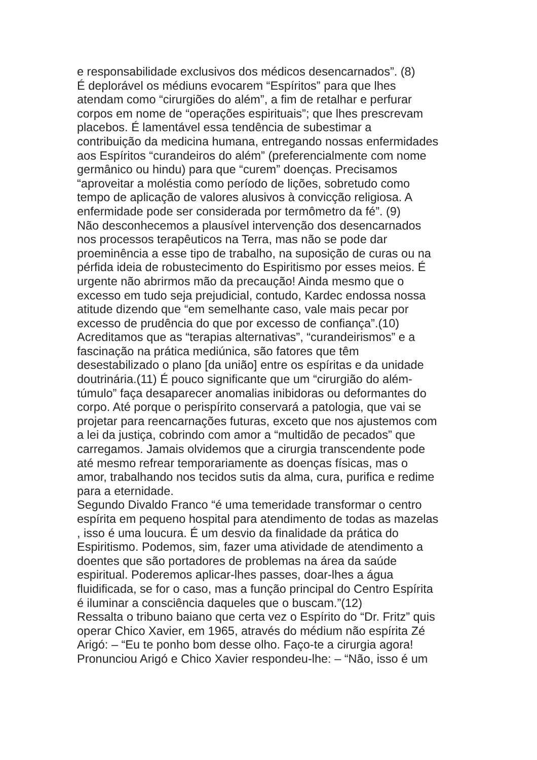e responsabilidade exclusivos dos médicos desencarnados”. (8)
É deplorável os médiuns evocarem “Espíritos” para que lhes
atendam como “cirurgiões do além”, a fim de retalhar e perfurar
corpos em nome de “operações espirituais”; que lhes prescrevam
placebos. É lamentável essa tendência de subestimar a
contribuição da medicina humana, entregando nossas enfermidades
aos Espíritos “curandeiros do além” (preferencialmente com nome
germânico ou hindu) para que “curem” doenças. Precisamos
“aproveitar a moléstia como período de lições, sobretudo como
tempo de aplicação de valores alusivos à convicção religiosa. A
enfermidade pode ser considerada por termômetro da fé”. (9)
Não desconhecemos a plausível intervenção dos desencarnados
nos processos terapêuticos na Terra, mas não se pode dar
proeminência a esse tipo de trabalho, na suposição de curas ou na
pérfida ideia de robustecimento do Espiritismo por esses meios. É
urgente não abrirmos mão da precaução! Ainda mesmo que o
excesso em tudo seja prejudicial, contudo, Kardec endossa nossa
atitude dizendo que “em semelhante caso, vale mais pecar por
excesso de prudência do que por excesso de confiança”.(10)
Acreditamos que as “terapias alternativas”, “curandeirismos” e a
fascinação na prática mediúnica, são fatores que têm
desestabilizado o plano [da união] entre os espíritas e da unidade
doutrinária.(11) É pouco significante que um “cirurgião do além-
túmulo” faça desaparecer anomalias inibidoras ou deformantes do
corpo. Até porque o perispírito conservará a patologia, que vai se
projetar para reencarnações futuras, exceto que nos ajustemos com
a lei da justiça, cobrindo com amor a “multidão de pecados” que
carregamos. Jamais olvidemos que a cirurgia transcendente pode
até mesmo refrear temporariamente as doenças físicas, mas o
amor, trabalhando nos tecidos sutis da alma, cura, purifica e redime
para a eternidade.
Segundo Divaldo Franco “é uma temeridade transformar o centro
espírita em pequeno hospital para atendimento de todas as mazelas
, isso é uma loucura. É um desvio da finalidade da prática do
Espiritismo. Podemos, sim, fazer uma atividade de atendimento a
doentes que são portadores de problemas na área da saúde
espiritual. Poderemos aplicar-lhes passes, doar-lhes a água
fluidificada, se for o caso, mas a função principal do Centro Espírita
é iluminar a consciência daqueles que o buscam.”(12)
Ressalta o tribuno baiano que certa vez o Espírito do “Dr. Fritz” quis
operar Chico Xavier, em 1965, através do médium não espírita Zé
Arigó: – “Eu te ponho bom desse olho. Faço-te a cirurgia agora!
Pronunciou Arigó e Chico Xavier respondeu-lhe: – “Não, isso é um